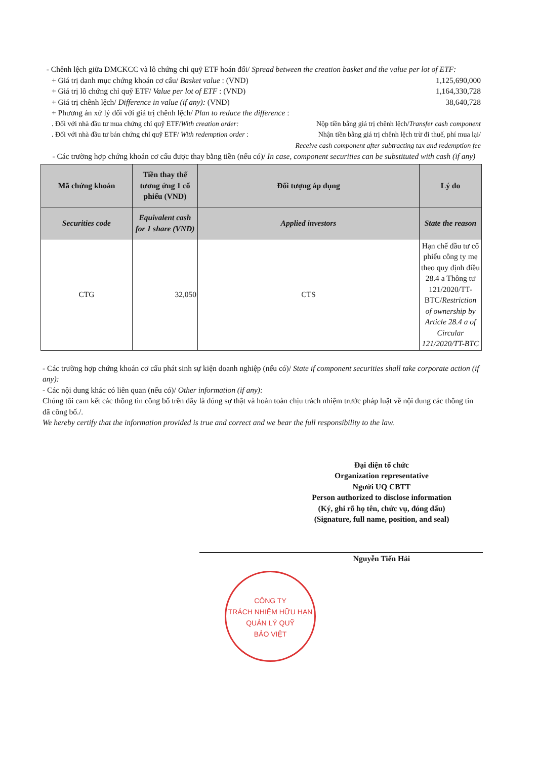- Chênh lệch giữa DMCKCC và lô chứng chỉ quỹ ETF hoán đổi/ Spread between the creation basket and the value per lot of ETF:
+ Giá trị danh mục chứng khoán cơ cấu/ Basket value : (VND) 1,125,690,000
+ Giá trị lô chứng chỉ quỹ ETF/ Value per lot of ETF : (VND) 1,164,330,728
+ Giá trị chênh lệch/ Difference in value (if any): (VND) 38,640,728
+ Phương án xử lý đối với giá trị chênh lệch/ Plan to reduce the difference :
. Đối với nhà đầu tư mua chứng chỉ quỹ ETF/With creation order: Nộp tiền bằng giá trị chênh lệch/Transfer cash component
. Đối với nhà đầu tư bán chứng chỉ quỹ ETF/ With redemption order : Nhận tiền bằng giá trị chênh lệch trừ đi thuế, phí mua lại/
Receive cash component after subtracting tax and redemption fee
- Các trường hợp chứng khoán cơ cấu được thay bằng tiền (nếu có)/ In case, component securities can be substituted with cash (if any)
| Mã chứng khoán | Tiền thay thế tương ứng 1 cổ phiếu (VND) | Đối tượng áp dụng | Lý do |
| --- | --- | --- | --- |
| Securities code | Equivalent cash for 1 share (VND) | Applied investors | State the reason |
| CTG | 32,050 | CTS | Hạn chế đầu tư cổ phiếu công ty mẹ theo quy định điều 28.4 a Thông tư 121/2020/TT-BTC/ Restriction of ownership by Article 28.4 a of Circular 121/2020/TT-BTC |
- Các trường hợp chứng khoán cơ cấu phát sinh sự kiện doanh nghiệp (nếu có)/ State if component securities shall take corporate action (if any):
- Các nội dung khác có liên quan (nếu có)/ Other information (if any):
Chúng tôi cam kết các thông tin công bố trên đây là đúng sự thật và hoàn toàn chịu trách nhiệm trước pháp luật về nội dung các thông tin đã công bố./.
We hereby certify that the information provided is true and correct and we bear the full responsibility to the law.
Đại diện tổ chức
Organization representative
Người UQ CBTT
Person authorized to disclose information
(Ký, ghi rõ họ tên, chức vụ, đóng dấu)
(Signature, full name, position, and seal)
Nguyễn Tiến Hải
CÔNG TY
TRÁCH NHIỆM HỮU HẠN
QUẢN LÝ QUỸ
BẢO VIỆT